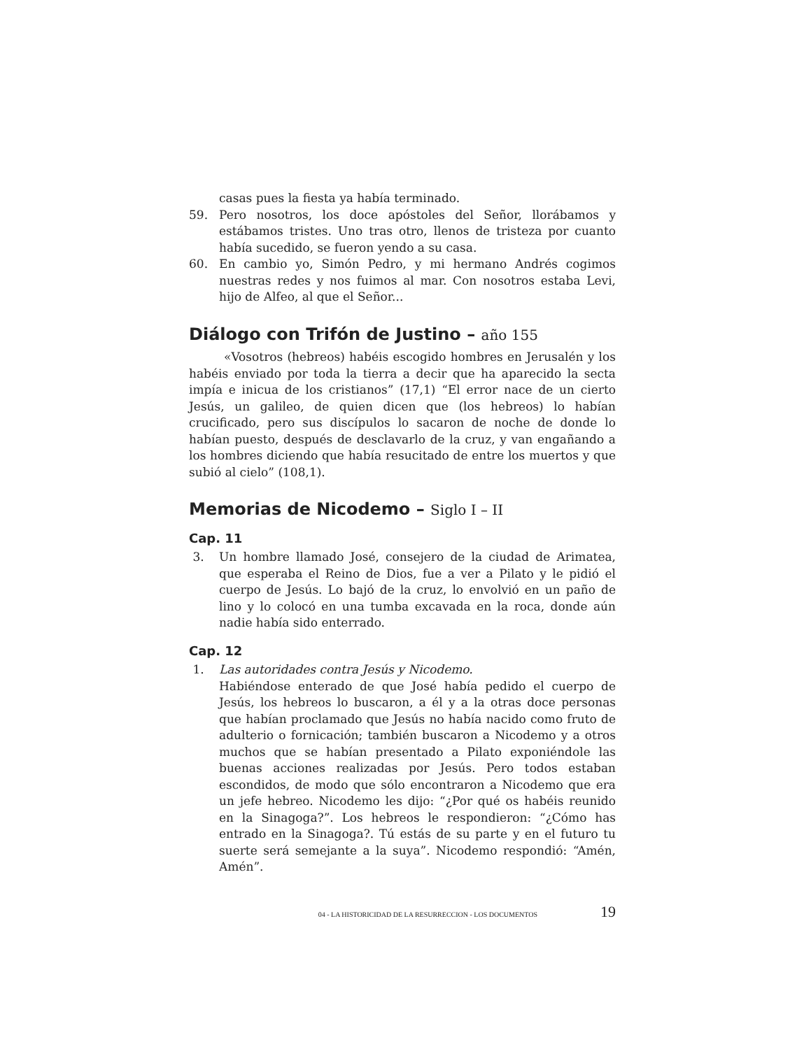casas pues la fiesta ya había terminado.
59. Pero nosotros, los doce apóstoles del Señor, llorábamos y estábamos tristes. Uno tras otro, llenos de tristeza por cuanto había sucedido, se fueron yendo a su casa.
60. En cambio yo, Simón Pedro, y mi hermano Andrés cogimos nuestras redes y nos fuimos al mar. Con nosotros estaba Levi, hijo de Alfeo, al que el Señor...
Diálogo con Trifón de Justino – año 155
«Vosotros (hebreos) habéis escogido hombres en Jerusalén y los habéis enviado por toda la tierra a decir que ha aparecido la secta impía e inicua de los cristianos” (17,1) “El error nace de un cierto Jesús, un galileo, de quien dicen que (los hebreos) lo habían crucificado, pero sus discípulos lo sacaron de noche de donde lo habían puesto, después de desclavarlo de la cruz, y van engañando a los hombres diciendo que había resucitado de entre los muertos y que subió al cielo” (108,1).
Memorias de Nicodemo – Siglo I – II
Cap. 11
3. Un hombre llamado José, consejero de la ciudad de Arimatea, que esperaba el Reino de Dios, fue a ver a Pilato y le pidió el cuerpo de Jesús. Lo bajó de la cruz, lo envolvió en un paño de lino y lo colocó en una tumba excavada en la roca, donde aún nadie había sido enterrado.
Cap. 12
1. Las autoridades contra Jesús y Nicodemo.
Habiéndose enterado de que José había pedido el cuerpo de Jesús, los hebreos lo buscaron, a él y a la otras doce personas que habían proclamado que Jesús no había nacido como fruto de adulterio o fornicación; también buscaron a Nicodemo y a otros muchos que se habían presentado a Pilato exponiéndole las buenas acciones realizadas por Jesús. Pero todos estaban escondidos, de modo que sólo encontraron a Nicodemo que era un jefe hebreo. Nicodemo les dijo: “¿Por qué os habéis reunido en la Sinagoga?”. Los hebreos le respondieron: “¿Cómo has entrado en la Sinagoga?. Tú estás de su parte y en el futuro tu suerte será semejante a la suya”. Nicodemo respondió: “Amén, Amén”.
04 - LA HISTORICIDAD DE LA RESURRECCION - LOS DOCUMENTOS 19